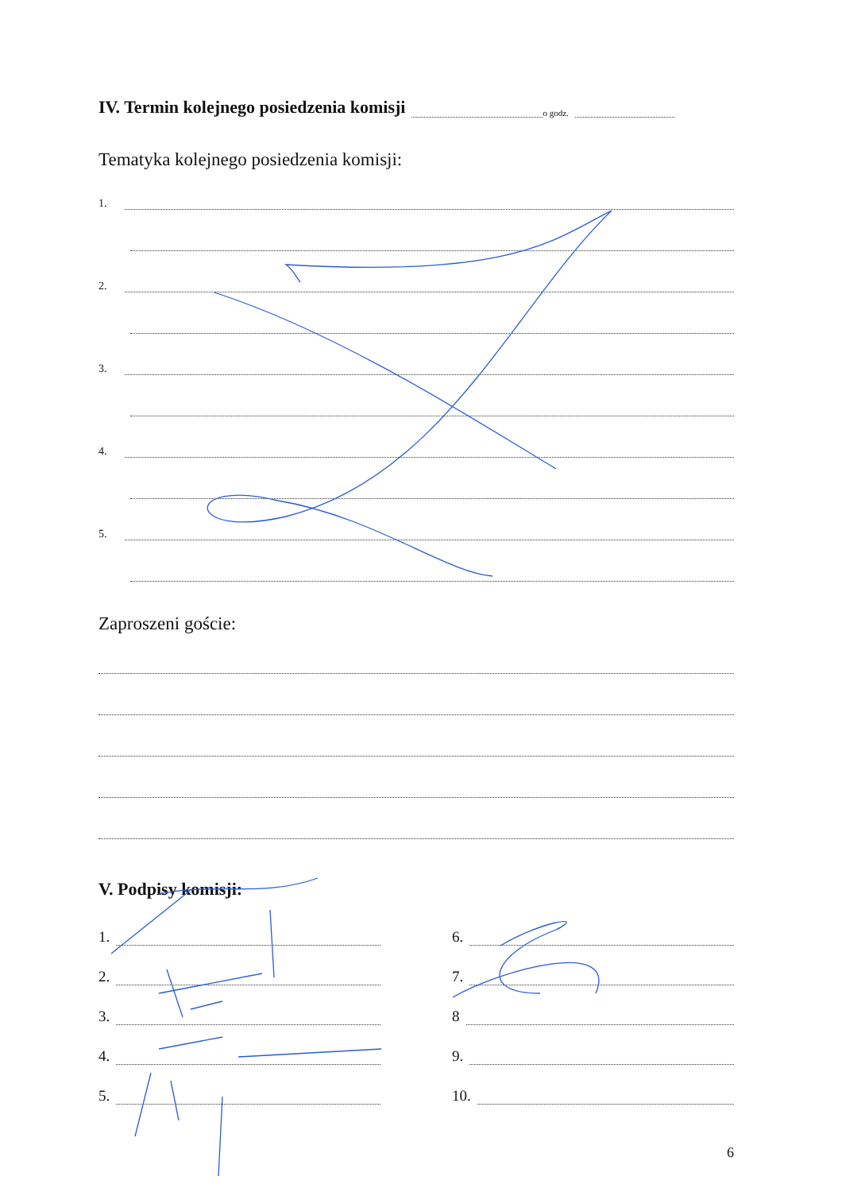IV. Termin kolejnego posiedzenia komisji
o godz.
Tematyka kolejnego posiedzenia komisji:
1.
2.
3.
4.
5.
Zaproszeni goście:
V. Podpisy komisji:
1.
2.
3.
4.
5.
6.
7.
8
9.
10.
6